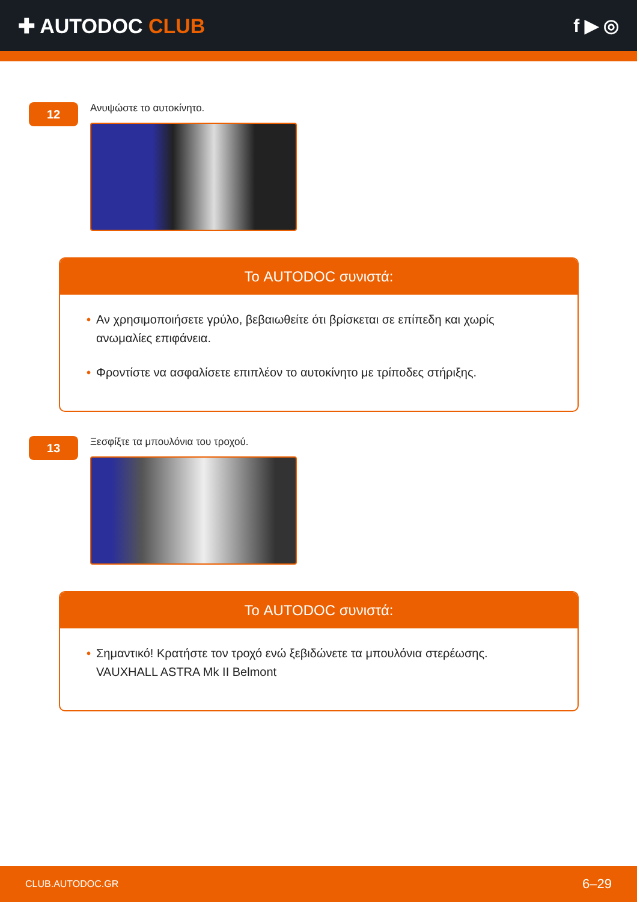✚ AUTODOC CLUB f ▶ ◎
12
Ανυψώστε το αυτοκίνητο.
Το AUTODOC συνιστά:
• Αν χρησιμοποιήσετε γρύλο, βεβαιωθείτε ότι βρίσκεται σε επίπεδη και χωρίς ανωμαλίες επιφάνεια.
• Φροντίστε να ασφαλίσετε επιπλέον το αυτοκίνητο με τρίποδες στήριξης.
13
Ξεσφίξτε τα μπουλόνια του τροχού.
Το AUTODOC συνιστά:
• Σημαντικό! Κρατήστε τον τροχό ενώ ξεβιδώνετε τα μπουλόνια στερέωσης. VAUXHALL ASTRA Mk II Belmont
CLUB.AUTODOC.GR 6–29